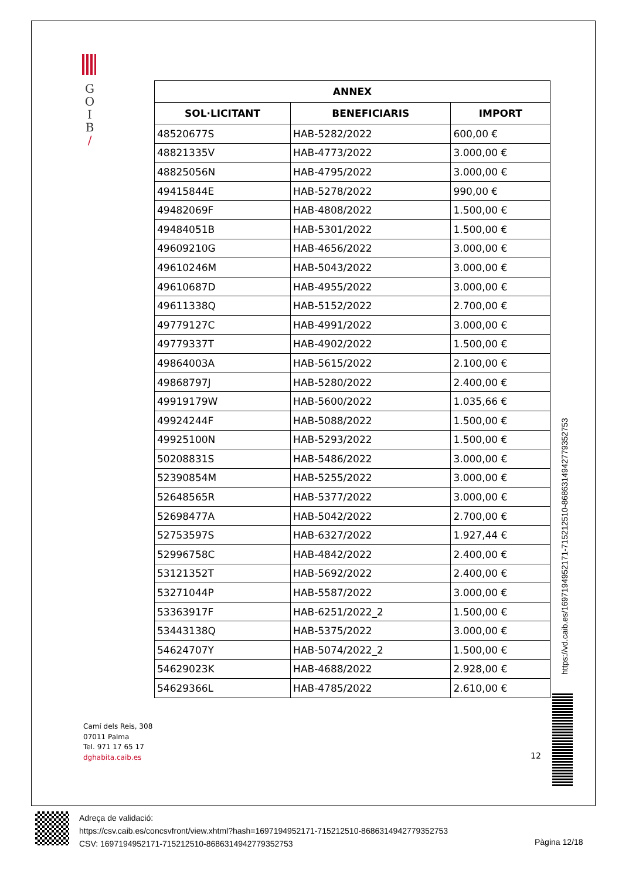G
O
I
B
/
| ANNEX | | |
| --- | --- | --- |
| SOL·LICITANT | BENEFICIARIS | IMPORT |
| 48520677S | HAB-5282/2022 | 600,00 € |
| 48821335V | HAB-4773/2022 | 3.000,00 € |
| 48825056N | HAB-4795/2022 | 3.000,00 € |
| 49415844E | HAB-5278/2022 | 990,00 € |
| 49482069F | HAB-4808/2022 | 1.500,00 € |
| 49484051B | HAB-5301/2022 | 1.500,00 € |
| 49609210G | HAB-4656/2022 | 3.000,00 € |
| 49610246M | HAB-5043/2022 | 3.000,00 € |
| 49610687D | HAB-4955/2022 | 3.000,00 € |
| 49611338Q | HAB-5152/2022 | 2.700,00 € |
| 49779127C | HAB-4991/2022 | 3.000,00 € |
| 49779337T | HAB-4902/2022 | 1.500,00 € |
| 49864003A | HAB-5615/2022 | 2.100,00 € |
| 49868797J | HAB-5280/2022 | 2.400,00 € |
| 49919179W | HAB-5600/2022 | 1.035,66 € |
| 49924244F | HAB-5088/2022 | 1.500,00 € |
| 49925100N | HAB-5293/2022 | 1.500,00 € |
| 50208831S | HAB-5486/2022 | 3.000,00 € |
| 52390854M | HAB-5255/2022 | 3.000,00 € |
| 52648565R | HAB-5377/2022 | 3.000,00 € |
| 52698477A | HAB-5042/2022 | 2.700,00 € |
| 52753597S | HAB-6327/2022 | 1.927,44 € |
| 52996758C | HAB-4842/2022 | 2.400,00 € |
| 53121352T | HAB-5692/2022 | 2.400,00 € |
| 53271044P | HAB-5587/2022 | 3.000,00 € |
| 53363917F | HAB-6251/2022_2 | 1.500,00 € |
| 53443138Q | HAB-5375/2022 | 3.000,00 € |
| 54624707Y | HAB-5074/2022_2 | 1.500,00 € |
| 54629023K | HAB-4688/2022 | 2.928,00 € |
| 54629366L | HAB-4785/2022 | 2.610,00 € |
https://vd.caib.es/1697194952171-715212510-8686314942779352753
Camí dels Reis, 308
07011 Palma
Tel. 971 17 65 17
dghabita.caib.es
12
Adreça de validació:
https://csv.caib.es/concsvfront/view.xhtml?hash=1697194952171-715212510-8686314942779352753
CSV: 1697194952171-715212510-8686314942779352753
Pàgina 12/18